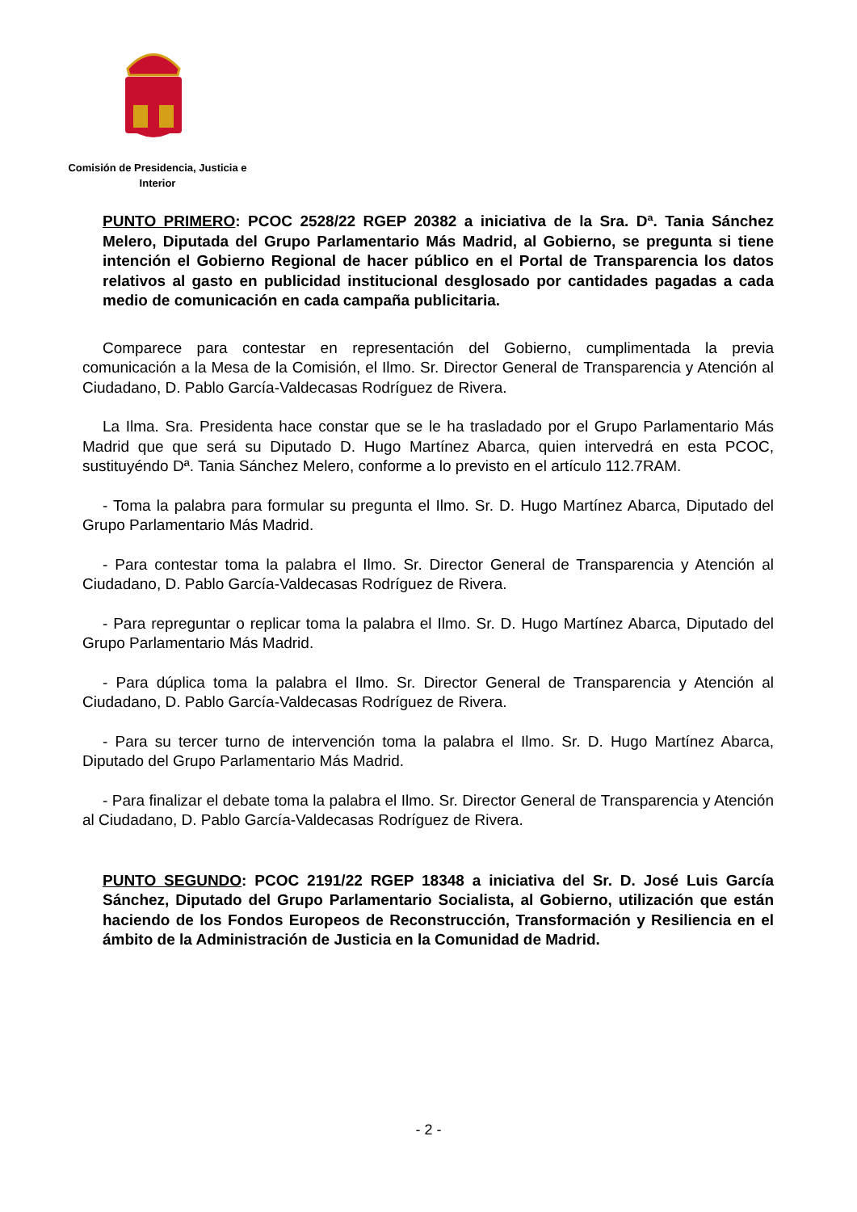Comisión de Presidencia, Justicia e
Interior
PUNTO PRIMERO: PCOC 2528/22 RGEP 20382 a iniciativa de la Sra. Dª. Tania Sánchez Melero, Diputada del Grupo Parlamentario Más Madrid, al Gobierno, se pregunta si tiene intención el Gobierno Regional de hacer público en el Portal de Transparencia los datos relativos al gasto en publicidad institucional desglosado por cantidades pagadas a cada medio de comunicación en cada campaña publicitaria.
Comparece para contestar en representación del Gobierno, cumplimentada la previa comunicación a la Mesa de la Comisión, el Ilmo. Sr. Director General de Transparencia y Atención al Ciudadano, D. Pablo García-Valdecasas Rodríguez de Rivera.
La Ilma. Sra. Presidenta hace constar que se le ha trasladado por el Grupo Parlamentario Más Madrid que que será su Diputado D. Hugo Martínez Abarca, quien intervedrá en esta PCOC, sustituyéndo Dª. Tania Sánchez Melero, conforme a lo previsto en el artículo 112.7RAM.
- Toma la palabra para formular su pregunta el Ilmo. Sr. D. Hugo Martínez Abarca, Diputado del Grupo Parlamentario Más Madrid.
- Para contestar toma la palabra el Ilmo. Sr. Director General de Transparencia y Atención al Ciudadano, D. Pablo García-Valdecasas Rodríguez de Rivera.
- Para repreguntar o replicar toma la palabra el Ilmo. Sr. D. Hugo Martínez Abarca, Diputado del Grupo Parlamentario Más Madrid.
- Para dúplica toma la palabra el Ilmo. Sr. Director General de Transparencia y Atención al Ciudadano, D. Pablo García-Valdecasas Rodríguez de Rivera.
- Para su tercer turno de intervención toma la palabra el Ilmo. Sr. D. Hugo Martínez Abarca, Diputado del Grupo Parlamentario Más Madrid.
- Para finalizar el debate toma la palabra el Ilmo. Sr. Director General de Transparencia y Atención al Ciudadano, D. Pablo García-Valdecasas Rodríguez de Rivera.
PUNTO SEGUNDO: PCOC 2191/22 RGEP 18348 a iniciativa del Sr. D. José Luis García Sánchez, Diputado del Grupo Parlamentario Socialista, al Gobierno, utilización que están haciendo de los Fondos Europeos de Reconstrucción, Transformación y Resiliencia en el ámbito de la Administración de Justicia en la Comunidad de Madrid.
- 2 -